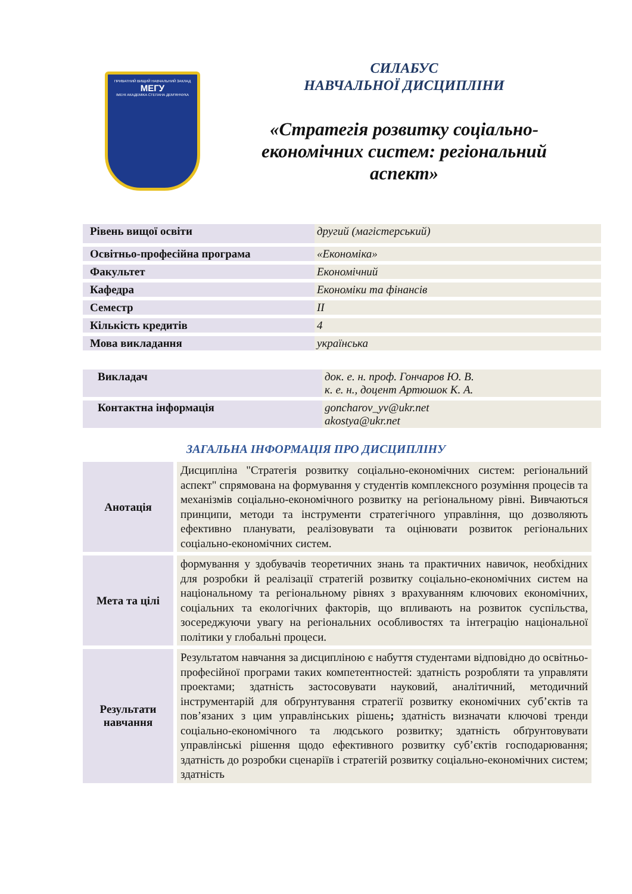ПРИВАТНИЙ ВИЩИЙ НАВЧАЛЬНИЙ ЗАКЛАД
МЕГУ
ІМЕНІ АКАДЕМІКА СТЕПАНА ДЕМ'ЯНЧУКА
СИЛАБУС
НАВЧАЛЬНОЇ ДИСЦИПЛІНИ
«Стратегія розвитку соціально-
економічних систем: регіональний
аспект»
| Рівень вищої освіти | другий (магістерський) |
| Освітньо-професійна програма | «Економіка» |
| Факультет | Економічний |
| Кафедра | Економіки та фінансів |
| Семестр | ІІ |
| Кількість кредитів | 4 |
| Мова викладання | українська |
| Викладач | док. е. н. проф. Гончаров Ю. В. к. е. н., доцент Артюшок К. А. |
| Контактна інформація | goncharov_yv@ukr.net akostya@ukr.net |
ЗАГАЛЬНА ІНФОРМАЦІЯ ПРО ДИСЦИПЛІНУ
| Анотація | Дисципліна "Стратегія розвитку соціально-економічних систем: регіональний аспект" спрямована на формування у студентів комплексного розуміння процесів та механізмів соціально-економічного розвитку на регіональному рівні. Вивчаються принципи, методи та інструменти стратегічного управління, що дозволяють ефективно планувати, реалізовувати та оцінювати розвиток регіональних соціально-економічних систем. |
| Мета та цілі | формування у здобувачів теоретичних знань та практичних навичок, необхідних для розробки й реалізації стратегій розвитку соціально-економічних систем на національному та регіональному рівнях з врахуванням ключових економічних, соціальних та екологічних факторів, що впливають на розвиток суспільства, зосереджуючи увагу на регіональних особливостях та інтеграцію національної політики у глобальні процеси. |
| Результати навчання | Результатом навчання за дисципліною є набуття студентами відповідно до освітньо-професійної програми таких компетентностей: здатність розробляти та управляти проектами; здатність застосовувати науковий, аналітичний, методичний інструментарій для обґрунтування стратегії розвитку економічних суб’єктів та пов’язаних з цим управлінських рішень ; здатність визначати ключові тренди соціально-економічного та людського розвитку; здатність обґрунтовувати управлінські рішення щодо ефективного розвитку суб’єктів господарювання; здатність до розробки сценаріїв і стратегій розвитку соціально-економічних систем; здатність |